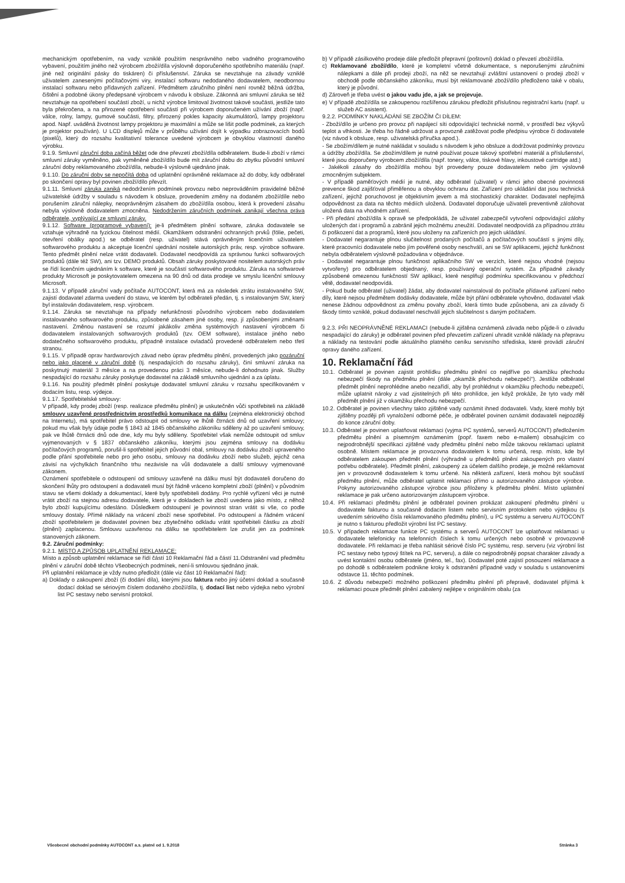mechanickým opotřebením, na vady vzniklé použitím nesprávného nebo vadného programového vybavení, použitím jiného než výrobcem zboží/díla výslovně doporučeného spotřebního materiálu (např. jiné než originální pásky do tiskáren) či příslušenství. Záruka se nevztahuje na závady vzniklé uživatelem zanesenými počítačovými viry, instalací softwaru nedodaného dodavatelem, neodbornou instalací softwaru nebo přídavných zařízení. Předmětem záručního plnění není rovněž běžná údržba, čištění a podobné úkony předepsané výrobcem v návodu k obsluze. Zákonná ani smluvní záruka se též nevztahuje na opotřebení součástí zboží, u nichž výrobce limitoval životnost takové součásti, jestliže tato byla překročena, a na přirozené opotřebení součástí při výrobcem doporučeném užívání zboží (např. válce, rolny, lampy, gumové součásti, filtry, přirozený pokles kapacity akumulátorů, lampy projektoru apod. Např. uváděná životnost lampy projektoru je maximální a může se lišit podle podmínek, za kterých je projektor používán). U LCD displejů může v průběhu užívání dojít k výpadku zobrazovacích bodů (pixelů), který do rozsahu kvalitativní tolerance uvedené výrobcem je obvyklou vlastností daného výrobku.
9.1.9. Smluvní záruční doba začíná běžet ode dne převzetí zboží/díla odběratelem. Bude-li zboží v rámci smluvní záruky vyměněno, pak vyměněné zboží/dílo bude mít záruční dobu do zbytku původní smluvní záruční doby reklamovaného zboží/díla, nebude-li výslovně ujednáno jinak.
9.1.10. Do záruční doby se nepočítá doba od uplatnění oprávněné reklamace až do doby, kdy odběratel po skončení opravy byl povinen zboží/dílo převzít.
9.1.11. Smluvní záruka zaniká nedodržením podmínek provozu nebo neprováděním pravidelné běžné uživatelské údržby v souladu s návodem k obsluze, provedením změny na dodaném zboží/díle nebo porušením záruční nálepky, neoprávněným zásahem do zboží/díla osobou, která k provedení zásahu nebyla výslovně dodavatelem zmocněna. Nedodržením záručních podmínek zanikají všechna práva odběratele, vyplývající ze smluvní záruky.
9.1.12. Software (programové vybavení): je-li předmětem plnění software, záruka dodavatele se vztahuje výhradně na fyzickou čitelnost médií. Okamžikem odstranění ochranných prvků (fólie, pečeti, otevření obálky apod.) se odběratel (resp. uživatel) stává oprávněným licenčním uživatelem softwarového produktu a akceptuje licenční ujednání nositele autorských práv, resp. výrobce software. Tento předmět plnění nelze vrátit dodavateli. Dodavatel neodpovídá za správnou funkci softwarových produktů (dále též SW), ani tzv. DEMO produktů. Obsah záruky poskytované nositelem autorských práv se řídí licenčním ujednáním k software, které je součástí softwarového produktu. Záruka na softwarové produkty Microsoft je poskytovatelem omezena na 90 dnů od data prodeje ve smyslu licenční smlouvy Microsoft.
9.1.13. V případě záruční vady počítače AUTOCONT, která má za následek ztrátu instalovaného SW, zajistí dodavatel zdarma uvedení do stavu, ve kterém byl odběrateli předán, tj. s instalovaným SW, který byl instalován dodavatelem, resp. výrobcem.
9.1.14. Záruka se nevztahuje na případy nefunkčnosti původního výrobcem nebo dodavatelem instalovaného softwarového produktu, způsobené zásahem jiné osoby, resp. jí způsobenými změnami nastavení. Změnou nastavení se rozumí jakákoliv změna systémových nastavení výrobcem či dodavatelem instalovaných softwarových produktů (tzv. OEM software), instalace jiného nebo dodatečného softwarového produktu, případně instalace ovladačů provedené odběratelem nebo třetí stranou.
9.1.15. V případě oprav hardwarových závad nebo úprav předmětu plnění, provedených jako pozáruční nebo jako placené v záruční době (tj. nespadajících do rozsahu záruky), činí smluvní záruka na poskytnutý materiál 3 měsíce a na provedenou práci 3 měsíce, nebude-li dohodnuto jinak. Služby nespadající do rozsahu záruky poskytuje dodavatel na základě smluvního ujednání a za úplatu.
9.1.16. Na použitý předmět plnění poskytuje dodavatel smluvní záruku v rozsahu specifikovaném v dodacím listu, resp. výdejce.
9.1.17. Spotřebitelské smlouvy:
V případě, kdy prodej zboží (resp. realizace předmětu plnění) je uskutečněn vůči spotřebiteli na základě smlouvy uzavřené prostřednictvím prostředků komunikace na dálku (zejména elektronický obchod na Internetu), má spotřebitel právo odstoupit od smlouvy ve lhůtě čtrnácti dnů od uzavření smlouvy; pokud mu však byly údaje podle § 1843 až 1845 občanského zákoníku sděleny až po uzavření smlouvy, pak ve lhůtě čtrnácti dnů ode dne, kdy mu byly sděleny. Spotřebitel však nemůže odstoupit od smluv vyjmenovaných v § 1837 občanského zákoníku, kterými jsou zejména smlouvy na dodávku počítačových programů, porušil-li spotřebitel jejich původní obal, smlouvy na dodávku zboží upraveného podle přání spotřebitele nebo pro jeho osobu, smlouvy na dodávku zboží nebo služeb, jejichž cena závisí na výchylkách finančního trhu nezávisle na vůli dodavatele a další smlouvy vyjmenované zákonem.
Oznámení spotřebitele o odstoupení od smlouvy uzavřené na dálku musí být dodavateli doručeno do skončení lhůty pro odstoupení a dodavateli musí být řádně vráceno kompletní zboží (plnění) v původním stavu se všemi doklady a dokumentací, které byly spotřebiteli dodány. Pro rychlé vyřízení věci je nutné vrátit zboží na stejnou adresu dodavatele, která je v dokladech ke zboží uvedena jako místo, z něhož bylo zboží kupujícímu odesláno. Důsledkem odstoupení je povinnost stran vrátit si vše, co podle smlouvy dostaly. Přímé náklady na vrácení zboží nese spotřebitel. Po odstoupení a řádném vrácení zboží spotřebitelem je dodavatel povinen bez zbytečného odkladu vrátit spotřebiteli částku za zboží (plnění) zaplacenou. Smlouvu uzavřenou na dálku se spotřebitelem lze zrušit jen za podmínek stanovených zákonem.
9.2. Záruční podmínky:
9.2.1. MÍSTO A ZPŮSOB UPLATNĚNÍ REKLAMACE:
Místo a způsob uplatnění reklamace se řídí částí 10 Reklamační řád a částí 11.Odstranění vad předmětu plnění v záruční době těchto Všeobecných podmínek, není-li smlouvou sjednáno jinak.
Při uplatnění reklamace je vždy nutno předložit (dále viz část 10 Reklamační řád):
a) Doklady o zakoupení zboží (či dodání díla), kterými jsou faktura nebo jiný účetní doklad a současně dodací doklad se sériovým číslem dodaného zboží/díla, tj. dodací list nebo výdejka nebo výrobní list PC sestavy nebo servisní protokol.
b) V případě zásilkového prodeje dále předložit přepravní (poštovní) doklad o převzetí zboží/díla.
c) Reklamované zboží/dílo, které je kompletní včetně dokumentace, s neporušenými záručními nálepkami a dále při prodeji zboží, na něž se nevztahují zvláštní ustanovení o prodeji zboží v obchodě podle občanského zákoníku, musí být reklamované zboží/dílo předloženo také v obalu, který je původní.
d) Zároveň je třeba uvést o jakou vadu jde, a jak se projevuje.
e) V případě zboží/díla se zakoupenou rozšířenou zárukou předložit příslušnou registrační kartu (např. u služeb AC asistent).
9.2.2. PODMÍNKY NAKLÁDÁNÍ SE ZBOŽÍM ČI DÍLEM:
- Zboží/dílo je určeno pro provoz při napájecí síti odpovídající technické normě, v prostředí bez výkyvů teplot a vlhkosti. Je třeba ho řádně udržovat a provozně zatěžovat podle předpisu výrobce či dodavatele (viz návod k obsluze, resp. uživatelská příručka apod.).
- Se zbožím/dílem je nutné nakládat v souladu s návodem k jeho obsluze a dodržovat podmínky provozu a údržby zboží/díla. Se zbožím/dílem je nutné používat pouze takový spotřební materiál a příslušenství, které jsou doporučeny výrobcem zboží/díla (např. tonery, válce, tiskové hlavy, inkoustové cartridge atd.)
- Jakékoli zásahy do zboží/díla mohou být provedeny pouze dodavatelem nebo jím výslovně zmocněným subjektem.
- V případě paměťových médií je nutné, aby odběratel (uživatel) v rámci jeho obecné povinnosti prevence škod zajišťoval přiměřenou a obvyklou ochranu dat. Zařízení pro ukládání dat jsou technická zařízení, jejichž poruchovost je objektivním jevem a má stochastický charakter. Dodavatel nepřejímá odpovědnost za data na těchto médiích uložená. Dodavatel doporučuje uživateli preventivně zálohovat uložená data na vhodném zařízení.
- Při předání zboží/díla k opravě se předpokládá, že uživatel zabezpečil vytvoření odpovídající zálohy uložených dat i programů a zabránil jejich možnému zneužití. Dodavatel neodpovídá za případnou ztrátu či poškození dat a programů, které jsou uloženy na zařízeních pro jejich ukládání.
- Dodavatel negarantuje plnou slučitelnost prodaných počítačů a počítačových součástí s jinými díly, které pracovníci dodavatele nebo jím pověřené osoby neschválí, ani se SW aplikacemi, jejichž funkčnost nebyla odběratelem výslovně požadována v objednávce.
- Dodavatel negarantuje plnou funkčnost aplikačního SW ve verzích, které nejsou vhodné (nejsou vytvořeny) pro odběratelem objednaný, resp. používaný operační systém. Za případné závady způsobené omezenou funkčností SW aplikací, které nesplňují podmínku specifikovanou v předchozí větě, dodavatel neodpovídá.
- Pokud bude odběratel (uživatel) žádat, aby dodavatel nainstaloval do počítače přídavné zařízení nebo díly, které nejsou předmětem dodávky dodavatele, může být přání odběratele vyhověno, dodavatel však nenese žádnou odpovědnost za změnu povahy zboží, která tímto bude způsobena, ani za závady či škody tímto vzniklé, pokud dodavatel neschválí jejich slučitelnost s daným počítačem.
9.2.3. PŘI NEOPRÁVNĚNÉ REKLAMACI (nebude-li zjištěna oznámená závada nebo půjde-li o závadu nespadající do záruky) je odběratel povinen před převzetím zařízení uhradit vzniklé náklady na přepravu a náklady na testování podle aktuálního platného ceníku servisního střediska, které provádí záruční opravy daného zařízení.
10. Reklamační řád
10.1. Odběratel je povinen zajistit prohlídku předmětu plnění co nejdříve po okamžiku přechodu nebezpečí škody na předmětu plnění (dále „okamžik přechodu nebezpečí"). Jestliže odběratel předmět plnění neprohlédne anebo nezařídí, aby byl prohlédnut v okamžiku přechodu nebezpečí, může uplatnit nároky z vad zjistitelných při této prohlídce, jen když prokáže, že tyto vady měl předmět plnění již v okamžiku přechodu nebezpečí.
10.2. Odběratel je povinen všechny takto zjištěné vady oznámit ihned dodavateli. Vady, které mohly být zjištěny později při vynaložení odborné péče, je odběratel povinen oznámit dodavateli nejpozději do konce záruční doby.
10.3. Odběratel je povinen uplatňovat reklamaci (vyjma PC systémů, serverů AUTOCONT) předložením předmětu plnění a písemným oznámením (popř. faxem nebo e-mailem) obsahujícím co nejpodrobnější specifikaci zjištěné vady předmětu plnění nebo může takovou reklamaci uplatnit osobně. Místem reklamace je provozovna dodavatelem k tomu určená, resp. místo, kde byl odběratelem zakoupen předmět plnění (výhradně u předmětů plnění zakoupených pro vlastní potřebu odběratele). Předmět plnění, zakoupený za účelem dalšího prodeje, je možné reklamovat jen v provozovně dodavatelem k tomu určené. Na některá zařízení, která mohou být součástí předmětu plnění, může odběratel uplatnit reklamaci přímo u autorizovaného zástupce výrobce. Pokyny autorizovaného zástupce výrobce jsou přiloženy k předmětu plnění. Místo uplatnění reklamace je pak určeno autorizovaným zástupcem výrobce.
10.4. Při reklamaci předmětu plnění je odběratel povinen prokázat zakoupení předmětu plnění u dodavatele fakturou a současně dodacím listem nebo servisním protokolem nebo výdejkou (s uvedením sériového čísla reklamovaného předmětu plnění), u PC systému a serveru AUTOCONT je nutno s fakturou předložit výrobní list PC sestavy.
10.5. V případech reklamace funkce PC systému a serverů AUTOCONT lze uplatňovat reklamaci u dodavatele telefonicky na telefonních číslech k tomu určených nebo osobně v provozovně dodavatele. Při reklamaci je třeba nahlásit sériové číslo PC systému, resp. serveru (viz výrobní list PC sestavy nebo typový štítek na PC, serveru), a dále co nejpodrobněji popsat charakter závady a uvést kontaktní osobu odběratele (jméno, tel., fax). Dodavatel poté zajistí posouzení reklamace a po dohodě s odběratelem podnikne kroky k odstranění případné vady v souladu s ustanoveními odstavce 11. těchto podmínek.
10.6. Z důvodu nebezpečí možného poškození předmětu plnění při přepravě, dodavatel přijímá k reklamaci pouze předmět plnění zabalený nejlépe v originálním obalu (za
Všeobecné obchodní podmínky AUTOCONT a.s. platné od 1. 9.2018 Stránka 3